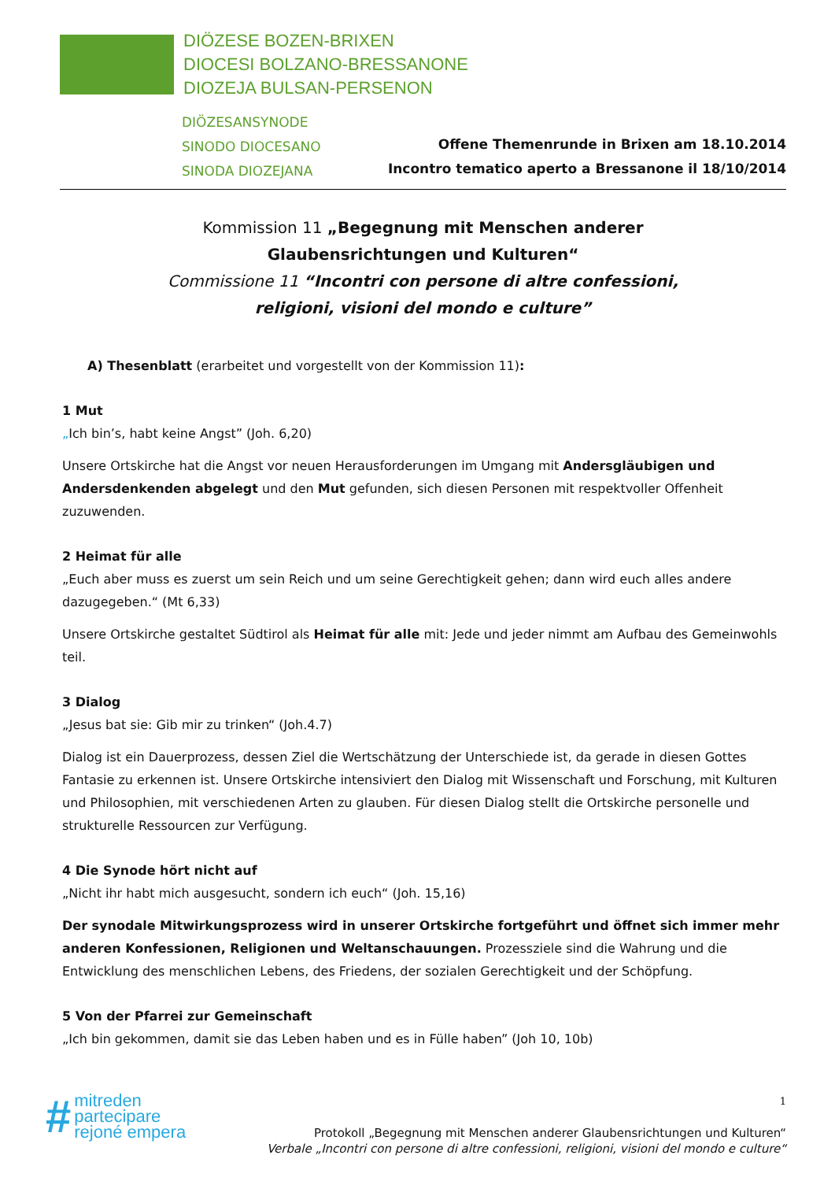DIÖZESE BOZEN-BRIXEN
DIOCESI BOLZANO-BRESSANONE
DIOZEJA BULSAN-PERSENON
DIÖZESANSYNODE
SINODO DIOCESANO
SINODA DIOZEJANA
Offene Themenrunde in Brixen am 18.10.2014
Incontro tematico aperto a Bressanone il 18/10/2014
Kommission 11 „Begegnung mit Menschen anderer
Glaubensrichtungen und Kulturen“
Commissione 11 “Incontri con persone di altre confessioni,
religioni, visioni del mondo e culture”
A) Thesenblatt (erarbeitet und vorgestellt von der Kommission 11):
1 Mut
„Ich bin’s, habt keine Angst” (Joh. 6,20)
Unsere Ortskirche hat die Angst vor neuen Herausforderungen im Umgang mit Andersgläubigen und Andersdenkenden abgelegt und den Mut gefunden, sich diesen Personen mit respektvoller Offenheit zuzuwenden.
2 Heimat für alle
„Euch aber muss es zuerst um sein Reich und um seine Gerechtigkeit gehen; dann wird euch alles andere dazugegeben.“ (Mt 6,33)
Unsere Ortskirche gestaltet Südtirol als Heimat für alle mit: Jede und jeder nimmt am Aufbau des Gemeinwohls teil.
3 Dialog
„Jesus bat sie: Gib mir zu trinken“ (Joh.4.7)
Dialog ist ein Dauerprozess, dessen Ziel die Wertschätzung der Unterschiede ist, da gerade in diesen Gottes Fantasie zu erkennen ist. Unsere Ortskirche intensiviert den Dialog mit Wissenschaft und Forschung, mit Kulturen und Philosophien, mit verschiedenen Arten zu glauben. Für diesen Dialog stellt die Ortskirche personelle und strukturelle Ressourcen zur Verfügung.
4 Die Synode hört nicht auf
„Nicht ihr habt mich ausgesucht, sondern ich euch“ (Joh. 15,16)
Der synodale Mitwirkungsprozess wird in unserer Ortskirche fortgeführt und öffnet sich immer mehr anderen Konfessionen, Religionen und Weltanschauungen. Prozessziele sind die Wahrung und die Entwicklung des menschlichen Lebens, des Friedens, der sozialen Gerechtigkeit und der Schöpfung.
5 Von der Pfarrei zur Gemeinschaft
„Ich bin gekommen, damit sie das Leben haben und es in Fülle haben” (Joh 10, 10b)
#
mitreden
partecipare
rejoné empera
1
Protokoll „Begegnung mit Menschen anderer Glaubensrichtungen und Kulturen“
Verbale „Incontri con persone di altre confessioni, religioni, visioni del mondo e culture“